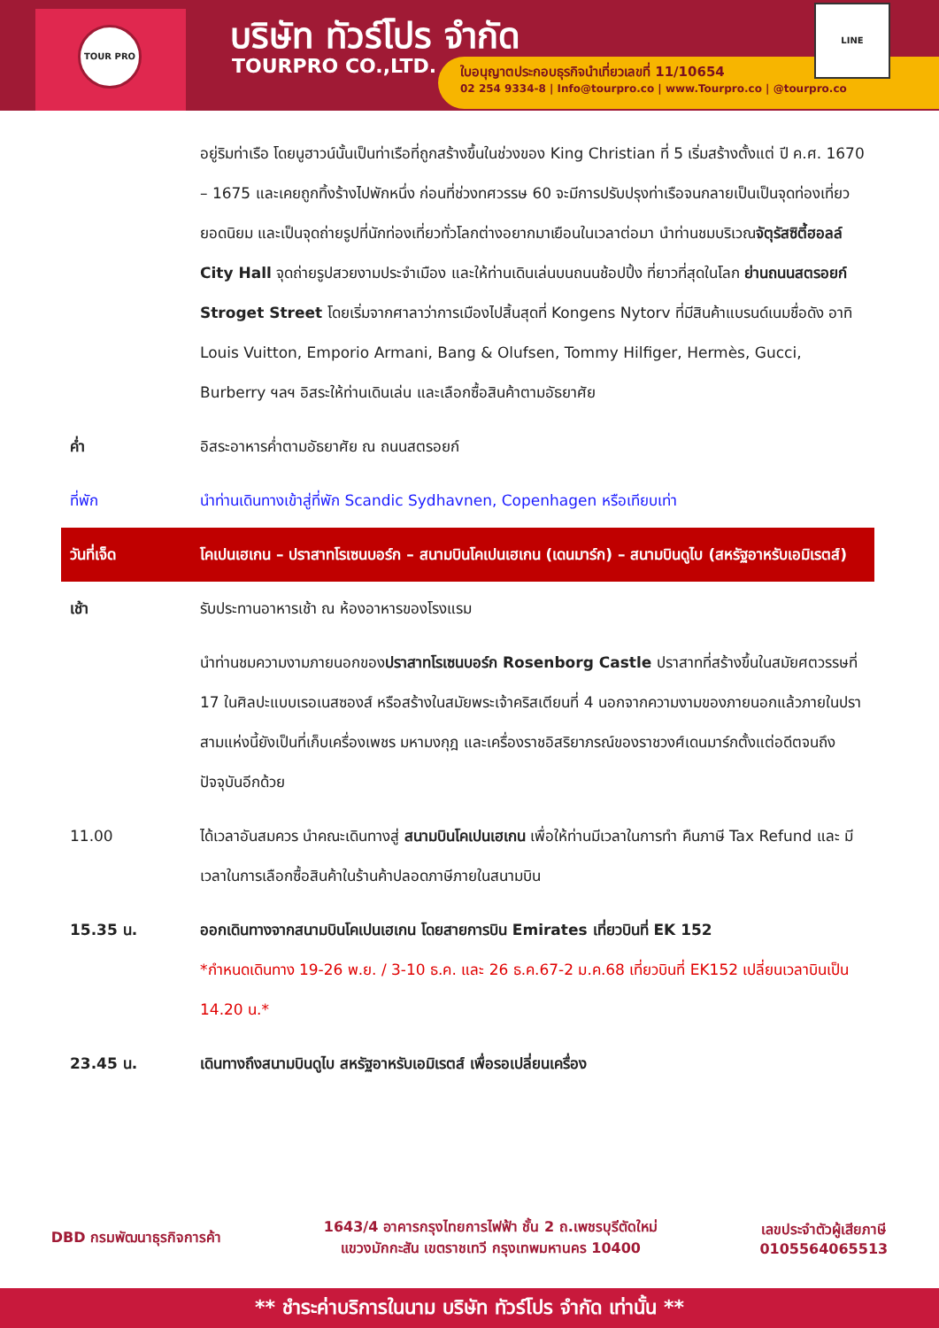TOUR PRO บริษัท ทัวร์โปร จำกัด
TOURPRO CO.,LTD.
ใบอนุญาตประกอบธุรกิจนำเที่ยวเลขที่ 11/10654
02 254 9334-8 | Info@tourpro.co | www.Tourpro.co | @tourpro.co
LINE
| | อยู่ริมท่าเรือ โดยนูฮาวน์นั้นเป็นท่าเรือที่ถูกสร้างขึ้นในช่วงของ King Christian ที่ 5 เริ่มสร้างตั้งแต่ ปี ค.ศ. 1670 – 1675 และเคยถูกทิ้งร้างไปพักหนึ่ง ก่อนที่ช่วงทศวรรษ 60 จะมีการปรับปรุงท่าเรือจนกลายเป็นเป็นจุดท่องเที่ยวยอดนิยม และเป็นจุดถ่ายรูปที่นักท่องเที่ยวทั่วโลกต่างอยากมาเยือนในเวลาต่อมา นำท่านชมบริเวณ จัตุรัสซิตี้ฮอลล์ City Hall จุดถ่ายรูปสวยงามประจำเมือง และให้ท่านเดินเล่นบนถนนช้อปปิ้ง ที่ยาวที่สุดในโลก ย่านถนนสตรอยก์ Stroget Street โดยเริ่มจากศาลาว่าการเมืองไปสิ้นสุดที่ Kongens Nytorv ที่มีสินค้าแบรนด์เนมชื่อดัง อาทิ Louis Vuitton, Emporio Armani, Bang & Olufsen, Tommy Hilfiger, Hermès, Gucci, Burberry ฯลฯ อิสระให้ท่านเดินเล่น และเลือกซื้อสินค้าตามอัธยาศัย |
| ค่ำ | อิสระอาหารค่ำตามอัธยาศัย ณ ถนนสตรอยก์ |
| ที่พัก | นำท่านเดินทางเข้าสู่ที่พัก Scandic Sydhavnen, Copenhagen หรือเทียบเท่า |
| วันที่เจ็ด | โคเปนเฮเกน – ปราสาทโรเซนบอร์ก – สนามบินโคเปนเฮเกน (เดนมาร์ก) – สนามบินดูไบ (สหรัฐอาหรับเอมิเรตส์) |
| เช้า | รับประทานอาหารเช้า ณ ห้องอาหารของโรงแรม |
| | นำท่านชมความงามภายนอกของ ปราสาทโรเซนบอร์ก Rosenborg Castle ปราสาทที่สร้างขึ้นในสมัยศตวรรษที่ 17 ในศิลปะแบบเรอเนสซองส์ หรือสร้างในสมัยพระเจ้าคริสเตียนที่ 4 นอกจากความงามของภายนอกแล้วภายในปราสามแห่งนี้ยังเป็นที่เก็บเครื่องเพชร มหามงกุฎ และเครื่องราชอิสริยาภรณ์ของราชวงศ์เดนมาร์กตั้งแต่อดีตจนถึงปัจจุบันอีกด้วย |
| 11.00 | ได้เวลาอันสมควร นำคณะเดินทางสู่ สนามบินโคเปนเฮเกน เพื่อให้ท่านมีเวลาในการทำ คืนภาษี Tax Refund และ มีเวลาในการเลือกซื้อสินค้าในร้านค้าปลอดภาษีภายในสนามบิน |
| 15.35 น. | ออกเดินทางจากสนามบินโคเปนเฮเกน โดยสายการบิน Emirates เที่ยวบินที่ EK 152 *กำหนดเดินทาง 19-26 พ.ย. / 3-10 ธ.ค. และ 26 ธ.ค.67-2 ม.ค.68 เที่ยวบินที่ EK152 เปลี่ยนเวลาบินเป็น 14.20 น.* |
| 23.45 น. | เดินทางถึงสนามบินดูไบ สหรัฐอาหรับเอมิเรตส์ เพื่อรอเปลี่ยนเครื่อง |
DBD กรมพัฒนาธุรกิจการค้า
1643/4 อาคารกรุงไทยการไฟฟ้า ชั้น 2 ถ.เพชรบุรีตัดใหม่
แขวงมักกะสัน เขตราชเทวี กรุงเทพมหานคร 10400
เลขประจำตัวผู้เสียภาษี
0105564065513
** ชำระค่าบริการในนาม บริษัท ทัวร์โปร จำกัด เท่านั้น **